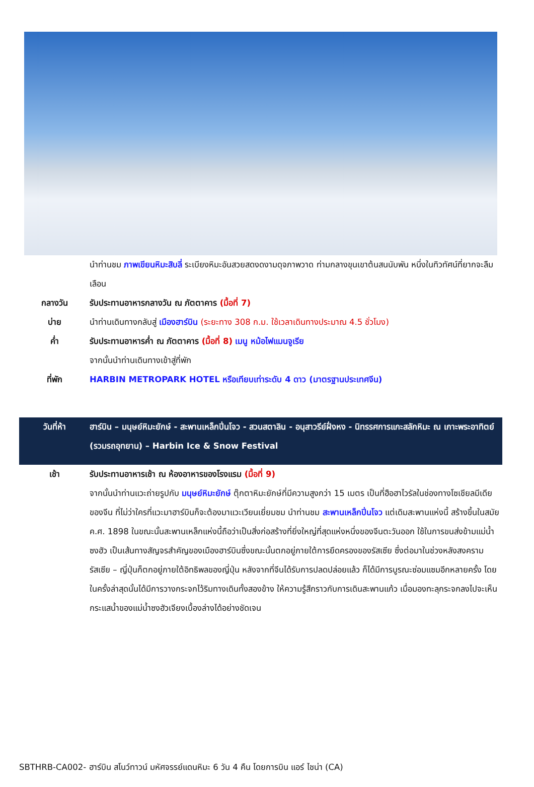| | นำท่านชม ภาพเขียนหิมะสิบลี่ ระเบียงหิมะอันสวยสดงดงามดุจภาพวาด ท่ามกลางขุนเขาต้นสนนับพัน หนึ่งในทิวทัศน์ที่ยากจะลืมเลือน |
| กลางวัน | รับประทานอาหารกลางวัน ณ ภัตตาคาร (มื้อที่ 7) |
| บ่าย | นำท่านเดินทางกลับสู่ เมืองฮาร์บิน (ระยะทาง 308 ก.ม. ใช้เวลาเดินทางประมาณ 4.5 ชั่วโมง) |
| ค่ำ | รับประทานอาหารค่ำ ณ ภัตตาคาร (มื้อที่ 8) เมนู หม้อไฟแมนจูเรีย |
| | จากนั้นนำท่านเดินทางเข้าสู่ที่พัก |
| ที่พัก | HARBIN METROPARK HOTEL หรือเทียบเท่าระดับ 4 ดาว (มาตรฐานประเทศจีน) |
| วันที่ห้า | ฮาร์บิน – มนุษย์หิมะยักษ์ - สะพานเหล็กปิ่นโจว - สวนสตาลิน - อนุสาวรีย์ฝั่งหง - นิทรรศการแกะสลักหิมะ ณ เกาะพระอาทิตย์ (รวมรถอุทยาน) – Harbin Ice & Snow Festival |
| เช้า | รับประทานอาหารเช้า ณ ห้องอาหารของโรงแรม (มื้อที่ 9) |
| | จากนั้นนำท่านแวะถ่ายรูปกับ มนุษย์หิมะยักษ์ ตุ๊กตาหิมะยักษ์ที่มีความสูงกว่า 15 เมตร เป็นที่ฮือฮาไวรัลในช่องทางโซเชียลมีเดียของจีน ที่ไม่ว่าใครที่แวะมาฮาร์บินก็จะต้องมาแวะเวียนเยี่ยมชม นำท่านชม สะพานเหล็กปิ่นโจว แต่เดิมสะพานแห่งนี้ สร้างขึ้นในสมัย ค.ศ. 1898 ในขณะนั้นสะพานเหล็กแห่งนี้ถือว่าเป็นสิ่งก่อสร้างที่ยิ่งใหญ่ที่สุดแห่งหนึ่งของจีนตะวันออก ใช้ในการขนส่งข้ามแม่น้ำซงฮัว เป็นเส้นทางสัญจรสำคัญของเมืองฮาร์บินซึ่งขณะนั้นตกอยู่ภายใต้การยึดครองของรัสเซีย ซึ่งต่อมาในช่วงหลังสงคราม รัสเซีย – ญี่ปุ่นก็ตกอยู่ภายใต้อิทธิพลของญี่ปุ่น หลังจากที่จีนได้รับการปลดปล่อยแล้ว ก็ได้มีการบูรณะซ่อมแซมอีกหลายครั้ง โดยในครั้งล่าสุดนั้นได้มีการวางกระจกไว้ริมทางเดินทั้งสองข้าง ให้ความรู้สึกราวกับการเดินสะพานแก้ว เมื่อมองทะลุกระจกลงไปจะเห็นกระแสน้ำของแม่น้ำซงฮัวเจียงเบื้องล่างได้อย่างชัดเจน |
SBTHRB-CA002- ฮาร์บิน สโนว์ทาวน์ มหัศจรรย์แดนหิมะ 6 วัน 4 คืน โดยการบิน แอร์ ไชน่า (CA)